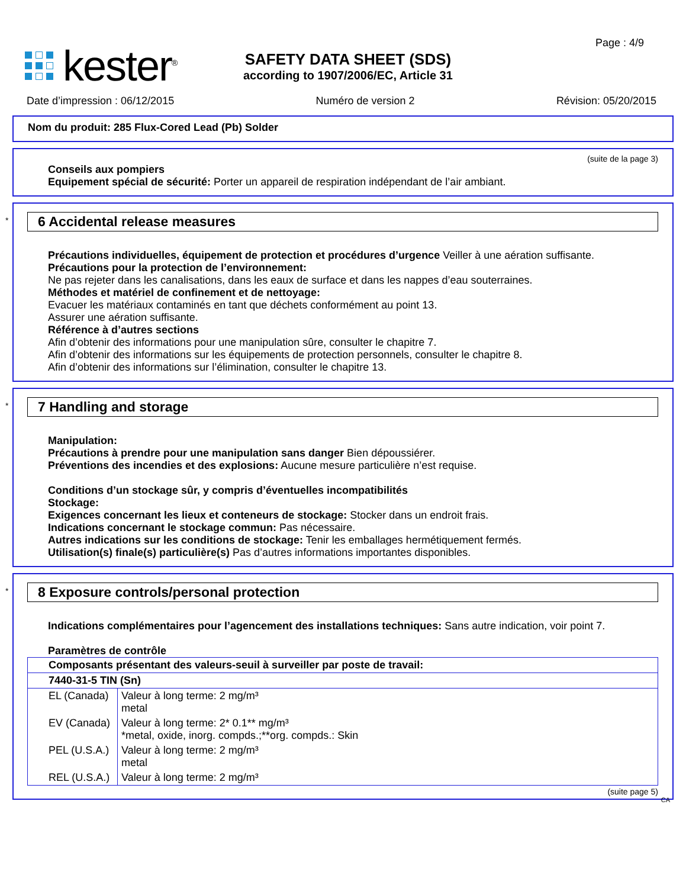kester<sup>®</sup>
SAFETY DATA SHEET (SDS)
according to 1907/2006/EC, Article 31
Page : 4/9
Date d’impression : 06/12/2015 Numéro de version 2 Révision: 05/20/2015
Nom du produit: 285 Flux-Cored Lead (Pb) Solder
(suite de la page 3)
Conseils aux pompiers
Equipement spécial de sécurité: Porter un appareil de respiration indépendant de l’air ambiant.
*
6 Accidental release measures
Précautions individuelles, équipement de protection et procédures d’urgence Veiller à une aération suffisante.
Précautions pour la protection de l’environnement:
Ne pas rejeter dans les canalisations, dans les eaux de surface et dans les nappes d’eau souterraines.
Méthodes et matériel de confinement et de nettoyage:
Evacuer les matériaux contaminés en tant que déchets conformément au point 13.
Assurer une aération suffisante.
Référence à d’autres sections
Afin d’obtenir des informations pour une manipulation sûre, consulter le chapitre 7.
Afin d’obtenir des informations sur les équipements de protection personnels, consulter le chapitre 8.
Afin d’obtenir des informations sur l’élimination, consulter le chapitre 13.
*
7 Handling and storage
Manipulation:
Précautions à prendre pour une manipulation sans danger Bien dépoussiérer.
Préventions des incendies et des explosions: Aucune mesure particulière n’est requise.
Conditions d’un stockage sûr, y compris d’éventuelles incompatibilités
Stockage:
Exigences concernant les lieux et conteneurs de stockage: Stocker dans un endroit frais.
Indications concernant le stockage commun: Pas nécessaire.
Autres indications sur les conditions de stockage: Tenir les emballages hermétiquement fermés.
Utilisation(s) finale(s) particulière(s) Pas d’autres informations importantes disponibles.
*
8 Exposure controls/personal protection
Indications complémentaires pour l’agencement des installations techniques: Sans autre indication, voir point 7.
Paramètres de contrôle
| Composants présentant des valeurs-seuil à surveiller par poste de travail: | |
| 7440-31-5 TIN (Sn) | |
| EL (Canada) | Valeur à long terme: 2 mg/m³ metal |
| EV (Canada) | Valeur à long terme: 2* 0.1** mg/m³ *metal, oxide, inorg. compds.;**org. compds.: Skin |
| PEL (U.S.A.) | Valeur à long terme: 2 mg/m³ metal |
| REL (U.S.A.) | Valeur à long terme: 2 mg/m³ |
(suite page 5)
CA